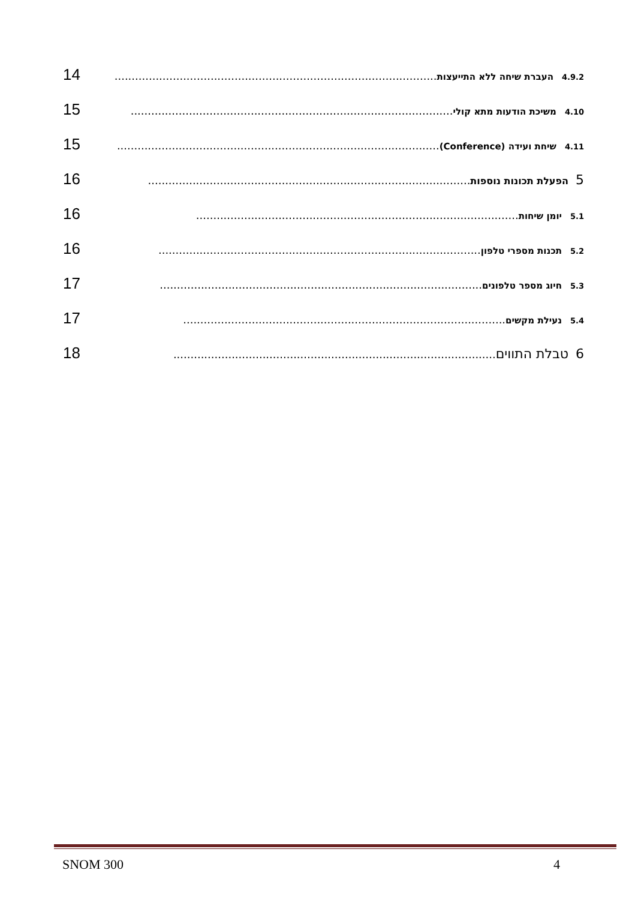4.9.2 העברת שיחה ללא התייעצות.............................................................................................. 14
4.10 משיכת הודעות מתא קולי.............................................................................................. 15
4.11 שיחת ועידה (Conference).............................................................................................. 15
5 הפעלת תכונות נוספות.............................................................................................. 16
5.1 יומן שיחות.............................................................................................. 16
5.2 תכנות מספרי טלפון.............................................................................................. 16
5.3 חיוג מספר טלפונים.............................................................................................. 17
5.4 נעילת מקשים.............................................................................................. 17
6 טבלת התווים.............................................................................................. 18
SNOM 300 4